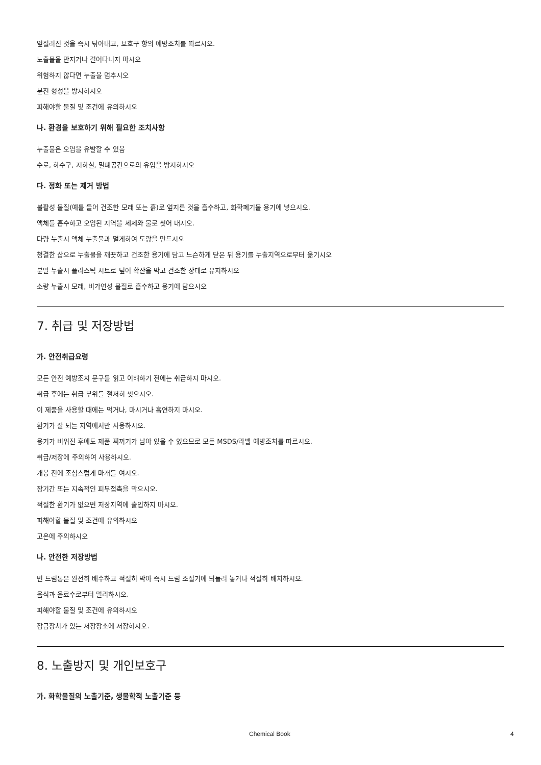엎질러진 것을 즉시 닦아내고, 보호구 항의 예방조치를 따르시오.
노출물을 만지거나 걸어다니지 마시오
위험하지 않다면 누출을 멈추시오
분진 형성을 방지하시오
피해야할 물질 및 조건에 유의하시오
나. 환경을 보호하기 위해 필요한 조치사항
누출물은 오염을 유발할 수 있음
수로, 하수구, 지하실, 밀폐공간으로의 유입을 방지하시오
다. 정화 또는 제거 방법
불활성 물질(예를 들어 건조한 모래 또는 흙)로 엎지른 것을 흡수하고, 화학폐기물 용기에 넣으시오.
액체를 흡수하고 오염된 지역을 세제와 물로 씻어 내시오.
다량 누출시 액체 누출물과 멀게하여 도랑을 만드시오
청결한 삽으로 누출물을 깨끗하고 건조한 용기에 담고 느슨하게 닫은 뒤 용기를 누출지역으로부터 옮기시오
분말 누출시 플라스틱 시트로 덮어 확산을 막고 건조한 상태로 유지하시오
소량 누출시 모래, 비가연성 물질로 흡수하고 용기에 담으시오
7. 취급 및 저장방법
가. 안전취급요령
모든 안전 예방조치 문구를 읽고 이해하기 전에는 취급하지 마시오.
취급 후에는 취급 부위를 철저히 씻으시오.
이 제품을 사용할 때에는 먹거나, 마시거나 흡연하지 마시오.
환기가 잘 되는 지역에서만 사용하시오.
용기가 비워진 후에도 제품 찌꺼기가 남아 있을 수 있으므로 모든 MSDS/라벨 예방조치를 따르시오.
취급/저장에 주의하여 사용하시오.
개봉 전에 조심스럽게 마개를 여시오.
장기간 또는 지속적인 피부접촉을 막으시오.
적절한 환기가 없으면 저장지역에 출입하지 마시오.
피해야할 물질 및 조건에 유의하시오
고온에 주의하시오
나. 안전한 저장방법
빈 드럼통은 완전히 배수하고 적절히 막아 즉시 드럼 조절기에 되돌려 놓거나 적절히 배치하시오.
음식과 음료수로부터 멀리하시오.
피해야할 물질 및 조건에 유의하시오
잠금장치가 있는 저장장소에 저장하시오.
8. 노출방지 및 개인보호구
가. 화학물질의 노출기준, 생물학적 노출기준 등
Chemical Book 4